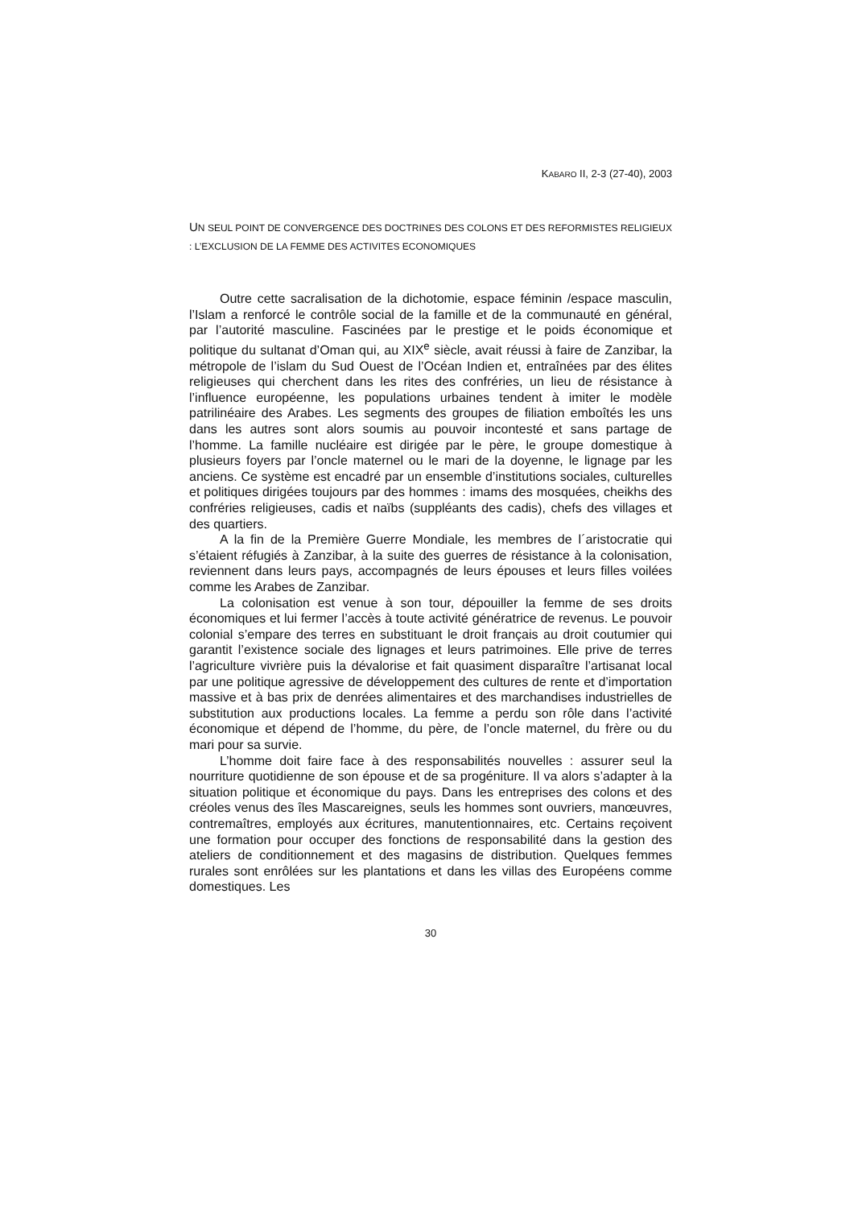KABARO II, 2-3 (27-40), 2003
UN SEUL POINT DE CONVERGENCE DES DOCTRINES DES COLONS ET DES REFORMISTES RELIGIEUX : L’EXCLUSION DE LA FEMME DES ACTIVITES ECONOMIQUES
Outre cette sacralisation de la dichotomie, espace féminin /espace masculin, l’Islam a renforcé le contrôle social de la famille et de la communauté en général, par l’autorité masculine. Fascinées par le prestige et le poids économique et politique du sultanat d’Oman qui, au XIX<sup>e</sup> siècle, avait réussi à faire de Zanzibar, la métropole de l’islam du Sud Ouest de l’Océan Indien et, entraînées par des élites religieuses qui cherchent dans les rites des confréries, un lieu de résistance à l’influence européenne, les populations urbaines tendent à imiter le modèle patrilinéaire des Arabes. Les segments des groupes de filiation emboîtés les uns dans les autres sont alors soumis au pouvoir incontesté et sans partage de l’homme. La famille nucléaire est dirigée par le père, le groupe domestique à plusieurs foyers par l’oncle maternel ou le mari de la doyenne, le lignage par les anciens. Ce système est encadré par un ensemble d’institutions sociales, culturelles et politiques dirigées toujours par des hommes : imams des mosquées, cheikhs des confréries religieuses, cadis et naïbs (suppléants des cadis), chefs des villages et des quartiers.
A la fin de la Première Guerre Mondiale, les membres de l´aristocratie qui s’étaient réfugiés à Zanzibar, à la suite des guerres de résistance à la colonisation, reviennent dans leurs pays, accompagnés de leurs épouses et leurs filles voilées comme les Arabes de Zanzibar.
La colonisation est venue à son tour, dépouiller la femme de ses droits économiques et lui fermer l’accès à toute activité génératrice de revenus. Le pouvoir colonial s’empare des terres en substituant le droit français au droit coutumier qui garantit l’existence sociale des lignages et leurs patrimoines. Elle prive de terres l’agriculture vivrière puis la dévalorise et fait quasiment disparaître l’artisanat local par une politique agressive de développement des cultures de rente et d’importation massive et à bas prix de denrées alimentaires et des marchandises industrielles de substitution aux productions locales. La femme a perdu son rôle dans l’activité économique et dépend de l’homme, du père, de l’oncle maternel, du frère ou du mari pour sa survie.
L’homme doit faire face à des responsabilités nouvelles : assurer seul la nourriture quotidienne de son épouse et de sa progéniture. Il va alors s’adapter à la situation politique et économique du pays. Dans les entreprises des colons et des créoles venus des îles Mascareignes, seuls les hommes sont ouvriers, manœuvres, contremaîtres, employés aux écritures, manutentionnaires, etc. Certains reçoivent une formation pour occuper des fonctions de responsabilité dans la gestion des ateliers de conditionnement et des magasins de distribution. Quelques femmes rurales sont enrôlées sur les plantations et dans les villas des Européens comme domestiques. Les
30